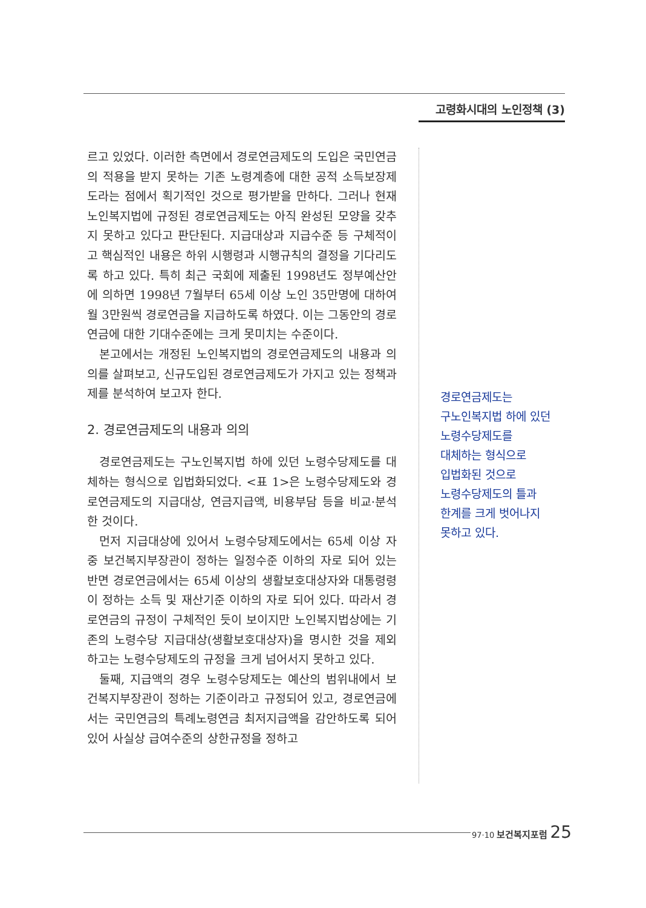고령화시대의 노인정책 (3)
르고 있었다. 이러한 측면에서 경로연금제도의 도입은 국민연금의 적용을 받지 못하는 기존 노령계층에 대한 공적 소득보장제도라는 점에서 획기적인 것으로 평가받을 만하다. 그러나 현재 노인복지법에 규정된 경로연금제도는 아직 완성된 모양을 갖추지 못하고 있다고 판단된다. 지급대상과 지급수준 등 구체적이고 핵심적인 내용은 하위 시행령과 시행규칙의 결정을 기다리도록 하고 있다. 특히 최근 국회에 제출된 1998년도 정부예산안에 의하면 1998년 7월부터 65세 이상 노인 35만명에 대하여 월 3만원씩 경로연금을 지급하도록 하였다. 이는 그동안의 경로연금에 대한 기대수준에는 크게 못미치는 수준이다.
본고에서는 개정된 노인복지법의 경로연금제도의 내용과 의의를 살펴보고, 신규도입된 경로연금제도가 가지고 있는 정책과제를 분석하여 보고자 한다.
2. 경로연금제도의 내용과 의의
경로연금제도는 구노인복지법 하에 있던 노령수당제도를 대체하는 형식으로 입법화되었다. <표 1>은 노령수당제도와 경로연금제도의 지급대상, 연금지급액, 비용부담 등을 비교·분석한 것이다.
먼저 지급대상에 있어서 노령수당제도에서는 65세 이상 자중 보건복지부장관이 정하는 일정수준 이하의 자로 되어 있는 반면 경로연금에서는 65세 이상의 생활보호대상자와 대통령령이 정하는 소득 및 재산기준 이하의 자로 되어 있다. 따라서 경로연금의 규정이 구체적인 듯이 보이지만 노인복지법상에는 기존의 노령수당 지급대상(생활보호대상자)을 명시한 것을 제외하고는 노령수당제도의 규정을 크게 넘어서지 못하고 있다.
둘째, 지급액의 경우 노령수당제도는 예산의 범위내에서 보건복지부장관이 정하는 기준이라고 규정되어 있고, 경로연금에서는 국민연금의 특례노령연금 최저지급액을 감안하도록 되어 있어 사실상 급여수준의 상한규정을 정하고
경로연금제도는
구노인복지법 하에 있던
노령수당제도를
대체하는 형식으로
입법화된 것으로
노령수당제도의 틀과
한계를 크게 벗어나지
못하고 있다.
97·10 보건복지포럼 25